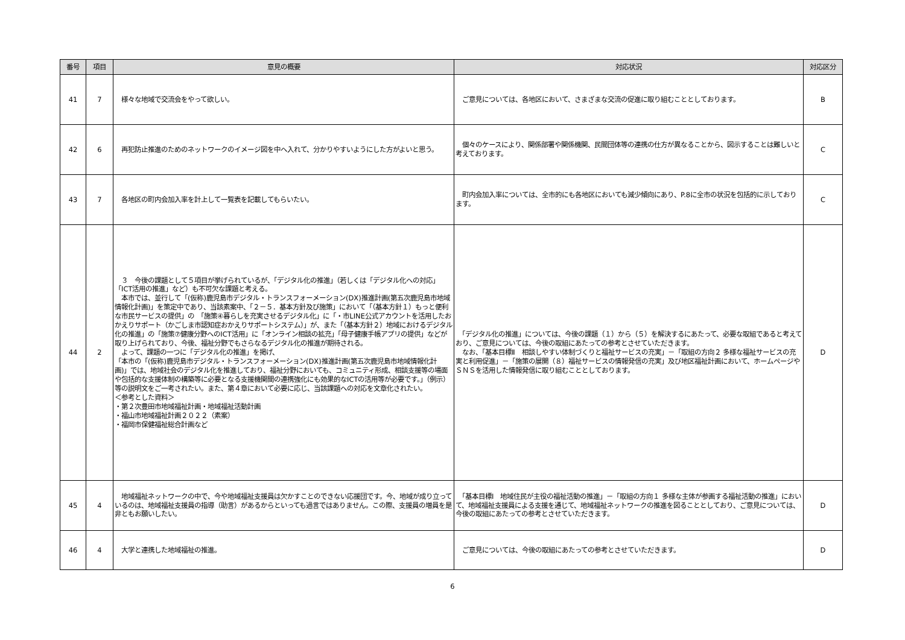| 番号 | 項目 | 意見の概要 | 対応状況 | 対応区分 |
| --- | --- | --- | --- | --- |
| 41 | 7 | 様々な地域で交流会をやって欲しい。 | ご意見については、各地区において、さまざまな交流の促進に取り組むこととしております。 | B |
| 42 | 6 | 再犯防止推進のためのネットワークのイメージ図を中へ入れて、分かりやすいようにした方がよいと思う。 | 個々のケースにより、関係部署や関係機関、民間団体等の連携の仕方が異なることから、図示することは難しいと考えております。 | C |
| 43 | 7 | 各地区の町内会加入率を計上して一覧表を記載してもらいたい。 | 町内会加入率については、全市的にも各地区においても減少傾向にあり、P.8に全市の状況を包括的に示しております。 | C |
| 44 | 2 | ３ 今後の課題として５項目が挙げられているが、「デジタル化の推進」（若しくは「デジタル化への対応」「ICT活用の推進」など）も不可欠な課題と考える。 本市では、並行して「(仮称)鹿児島市デジタル・トランスフォーメーション(DX)推進計画(第五次鹿児島市地域情報化計画)」を策定中であり、当該素案中、「２－５．基本方針及び施策」において「（基本方針１）もっと便利な市民サービスの提供」の 「施策④暮らしを充実させるデジタル化」に「・市LINE公式アカウントを活用したおかえりサポート（かごしま市認知症おかえりサポートシステム）」が、また「（基本方針２）地域におけるデジタル化の推進」の「施策⑦健康分野へのICT活用」に「オンライン相談の拡充」「母子健康手帳アプリの提供」などが取り上げられており、今後、福祉分野でもさらなるデジタル化の推進が期待される。 よって、課題の一つに「デジタル化の推進」を掲げ、 「本市の「(仮称)鹿児島市デジタル・トランスフォーメーション(DX)推進計画(第五次鹿児島市地域情報化計画)」では、地域社会のデジタル化を推進しており、福祉分野においても、コミュニティ形成、相談支援等の場面や包括的な支援体制の構築等に必要となる支援機関間の連携強化にも効果的なICTの活用等が必要です。」（例示）等の説明文をご一考されたい。また、第４章において必要に応じ、当該課題への対応を文章化されたい。 ＜参考とした資料＞ ・第２次豊田市地域福祉計画・地域福祉活動計画 ・福山市地域福祉計画２０２２（素案） ・福岡市保健福祉総合計画など | 「デジタル化の推進」については、今後の課題（１）から（５）を解決するにあたって、必要な取組であると考えており、ご意見については、今後の取組にあたっての参考とさせていただきます。 なお、「基本目標Ⅱ 相談しやすい体制づくりと福祉サービスの充実」－「取組の方向２ 多様な福祉サービスの充実と利用促進」－「施策の展開（８）福祉サービスの情報発信の充実」及び地区福祉計画において、ホームページやＳＮＳを活用した情報発信に取り組むこととしております。 | D |
| 45 | 4 | 地域福祉ネットワークの中で、今や地域福祉支援員は欠かすことのできない応援団です。今、地域が成り立っているのは、地域福祉支援員の指導（助言）があるからといっても過言ではありません。この際、支援員の増員を是非ともお願いしたい。 | 「基本目標Ⅰ 地域住民が主役の福祉活動の推進」－「取組の方向１ 多様な主体が参画する福祉活動の推進」において、地域福祉支援員による支援を通じて、地域福祉ネットワークの推進を図ることとしており、ご意見については、今後の取組にあたっての参考とさせていただきます。 | D |
| 46 | 4 | 大学と連携した地域福祉の推進。 | ご意見については、今後の取組にあたっての参考とさせていただきます。 | D |
6